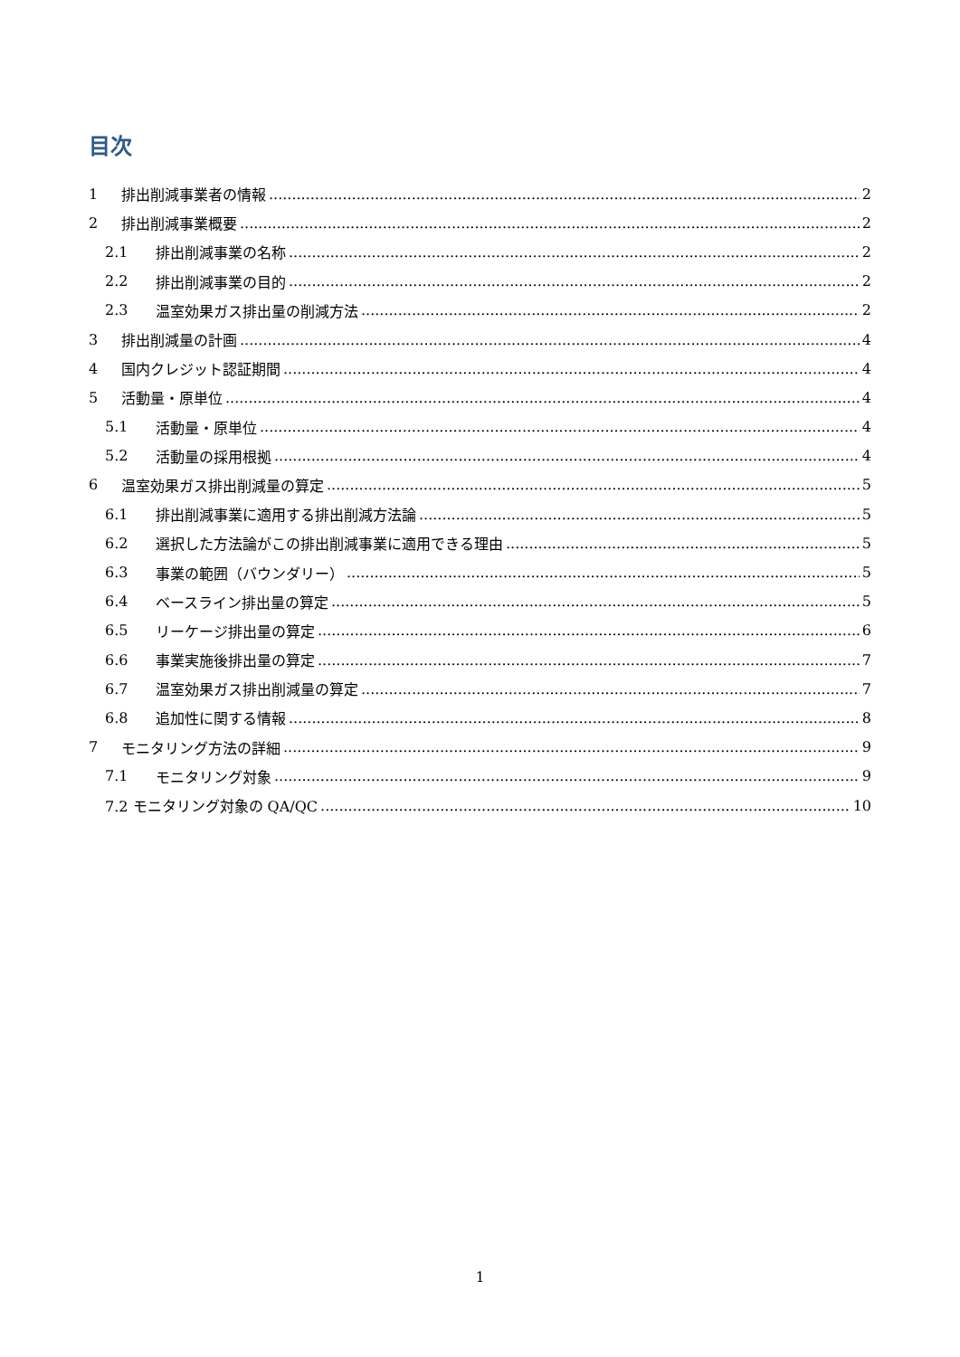目次
1 排出削減事業者の情報 2
2 排出削減事業概要 2
2.1 排出削減事業の名称 2
2.2 排出削減事業の目的 2
2.3 温室効果ガス排出量の削減方法 2
3 排出削減量の計画 4
4 国内クレジット認証期間 4
5 活動量・原単位 4
5.1 活動量・原単位 4
5.2 活動量の採用根拠 4
6 温室効果ガス排出削減量の算定 5
6.1 排出削減事業に適用する排出削減方法論 5
6.2 選択した方法論がこの排出削減事業に適用できる理由 5
6.3 事業の範囲（バウンダリー） 5
6.4 ベースライン排出量の算定 5
6.5 リーケージ排出量の算定 6
6.6 事業実施後排出量の算定 7
6.7 温室効果ガス排出削減量の算定 7
6.8 追加性に関する情報 8
7 モニタリング方法の詳細 9
7.1 モニタリング対象 9
7.2 モニタリング対象の QA/QC 10
1